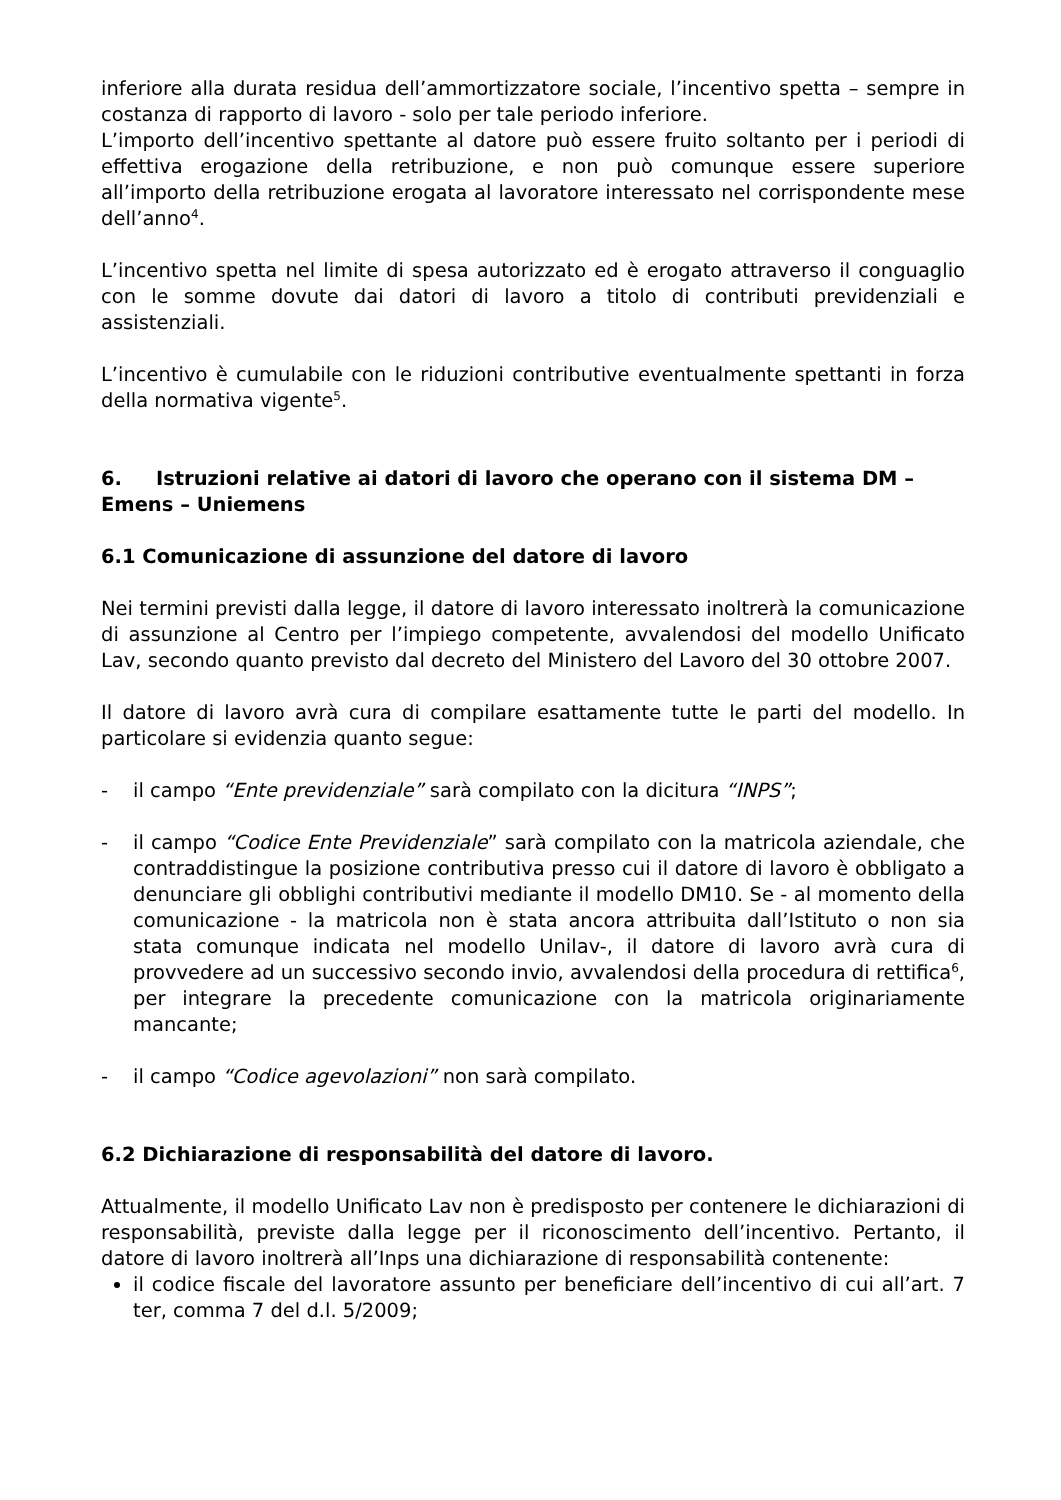inferiore alla durata residua dell’ammortizzatore sociale, l’incentivo spetta – sempre in costanza di rapporto di lavoro - solo per tale periodo inferiore.
L’importo dell’incentivo spettante al datore può essere fruito soltanto per i periodi di effettiva erogazione della retribuzione, e non può comunque essere superiore all’importo della retribuzione erogata al lavoratore interessato nel corrispondente mese dell’anno<sup>4</sup>.
L’incentivo spetta nel limite di spesa autorizzato ed è erogato attraverso il conguaglio con le somme dovute dai datori di lavoro a titolo di contributi previdenziali e assistenziali.
L’incentivo è cumulabile con le riduzioni contributive eventualmente spettanti in forza della normativa vigente<sup>5</sup>.
6. Istruzioni relative ai datori di lavoro che operano con il sistema DM – Emens – Uniemens
6.1 Comunicazione di assunzione del datore di lavoro
Nei termini previsti dalla legge, il datore di lavoro interessato inoltrerà la comunicazione di assunzione al Centro per l’impiego competente, avvalendosi del modello Unificato Lav, secondo quanto previsto dal decreto del Ministero del Lavoro del 30 ottobre 2007.
Il datore di lavoro avrà cura di compilare esattamente tutte le parti del modello. In particolare si evidenzia quanto segue:
- il campo “Ente previdenziale” sarà compilato con la dicitura “INPS”;
- il campo “Codice Ente Previdenziale” sarà compilato con la matricola aziendale, che contraddistingue la posizione contributiva presso cui il datore di lavoro è obbligato a denunciare gli obblighi contributivi mediante il modello DM10. Se - al momento della comunicazione - la matricola non è stata ancora attribuita dall’Istituto o non sia stata comunque indicata nel modello Unilav-, il datore di lavoro avrà cura di provvedere ad un successivo secondo invio, avvalendosi della procedura di rettifica<sup>6</sup>, per integrare la precedente comunicazione con la matricola originariamente mancante;
- il campo “Codice agevolazioni” non sarà compilato.
6.2 Dichiarazione di responsabilità del datore di lavoro.
Attualmente, il modello Unificato Lav non è predisposto per contenere le dichiarazioni di responsabilità, previste dalla legge per il riconoscimento dell’incentivo. Pertanto, il datore di lavoro inoltrerà all’Inps una dichiarazione di responsabilità contenente:
il codice fiscale del lavoratore assunto per beneficiare dell’incentivo di cui all’art. 7 ter, comma 7 del d.l. 5/2009;